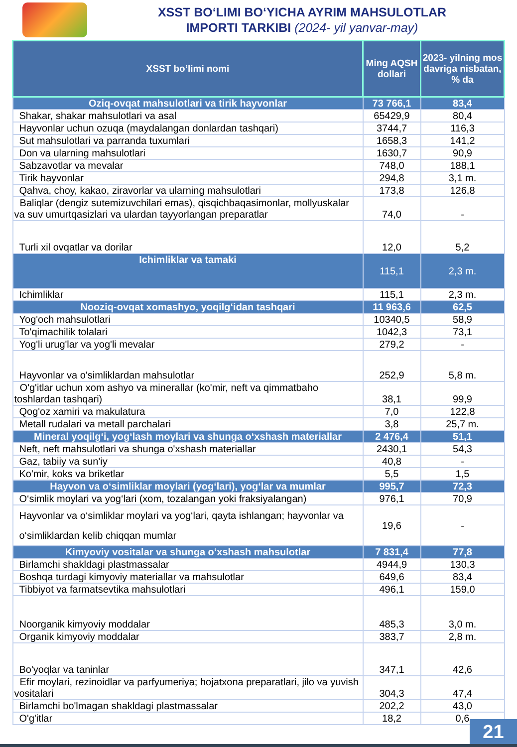XSST BO‘LIMI BO‘YICHA AYRIM MAHSULOTLAR
IMPORTI TARKIBI (2024- yil yanvar-may)
| XSST bo‘limi nomi | Ming AQSH dollari | 2023- yilning mos davriga nisbatan, % da |
| --- | --- | --- |
| Oziq-ovqat mahsulotlari va tirik hayvonlar | 73 766,1 | 83,4 |
| Shakar, shakar mahsulotlari va asal | 65429,9 | 80,4 |
| Hayvonlar uchun ozuqa (maydalangan donlardan tashqari) | 3744,7 | 116,3 |
| Sut mahsulotlari va parranda tuxumlari | 1658,3 | 141,2 |
| Don va ularning mahsulotlari | 1630,7 | 90,9 |
| Sabzavotlar va mevalar | 748,0 | 188,1 |
| Tirik hayvonlar | 294,8 | 3,1 m. |
| Qahva, choy, kakao, ziravorlar va ularning mahsulotlari | 173,8 | 126,8 |
| Baliqlar (dengiz sutemizuvchilari emas), qisqichbaqasimonlar, mollyuskalar va suv umurtqasizlari va ulardan tayyorlangan preparatlar | 74,0 | - |
| Turli xil ovqatlar va dorilar | 12,0 | 5,2 |
| Ichimliklar va tamaki | 115,1 | 2,3 m. |
| Ichimliklar | 115,1 | 2,3 m. |
| Nooziq-ovqat xomashyo, yoqilg‘idan tashqari | 11 963,6 | 62,5 |
| Yog'och mahsulotlari | 10340,5 | 58,9 |
| To'qimachilik tolalari | 1042,3 | 73,1 |
| Yog'li urug'lar va yog'li mevalar | 279,2 | - |
| Hayvonlar va o'simliklardan mahsulotlar | 252,9 | 5,8 m. |
| O'g'itlar uchun xom ashyo va minerallar (ko'mir, neft va qimmatbaho toshlardan tashqari) | 38,1 | 99,9 |
| Qog'oz xamiri va makulatura | 7,0 | 122,8 |
| Metall rudalari va metall parchalari | 3,8 | 25,7 m. |
| Mineral yoqilg‘i, yog‘lash moylari va shunga o‘xshash materiallar | 2 476,4 | 51,1 |
| Neft, neft mahsulotlari va shunga o'xshash materiallar | 2430,1 | 54,3 |
| Gaz, tabiiy va sun'iy | 40,8 | - |
| Ko'mir, koks va briketlar | 5,5 | 1,5 |
| Hayvon va o‘simliklar moylari (yog‘lari), yog‘lar va mumlar | 995,7 | 72,3 |
| O‘simlik moylari va yog‘lari (xom, tozalangan yoki fraksiyalangan) | 976,1 | 70,9 |
| Hayvonlar va o‘simliklar moylari va yog‘lari, qayta ishlangan; hayvonlar va o‘simliklardan kelib chiqqan mumlar | 19,6 | - |
| Kimyoviy vositalar va shunga o‘xshash mahsulotlar | 7 831,4 | 77,8 |
| Birlamchi shakldagi plastmassalar | 4944,9 | 130,3 |
| Boshqa turdagi kimyoviy materiallar va mahsulotlar | 649,6 | 83,4 |
| Tibbiyot va farmatsevtika mahsulotlari | 496,1 | 159,0 |
| Noorganik kimyoviy moddalar | 485,3 | 3,0 m. |
| Organik kimyoviy moddalar | 383,7 | 2,8 m. |
| Bo'yoqlar va taninlar | 347,1 | 42,6 |
| Efir moylari, rezinoidlar va parfyumeriya; hojatxona preparatlari, jilo va yuvish vositalari | 304,3 | 47,4 |
| Birlamchi bo'lmagan shakldagi plastmassalar | 202,2 | 43,0 |
| O'g'itlar | 18,2 | 0,6 |
21